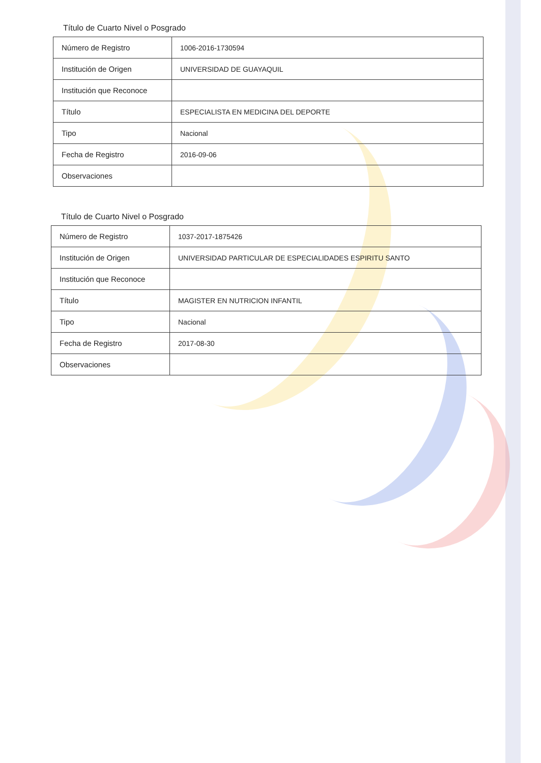Título de Cuarto Nivel o Posgrado
| Número de Registro | 1006-2016-1730594 |
| Institución de Origen | UNIVERSIDAD DE GUAYAQUIL |
| Institución que Reconoce | |
| Título | ESPECIALISTA EN MEDICINA DEL DEPORTE |
| Tipo | Nacional |
| Fecha de Registro | 2016-09-06 |
| Observaciones | |
Título de Cuarto Nivel o Posgrado
| Número de Registro | 1037-2017-1875426 |
| Institución de Origen | UNIVERSIDAD PARTICULAR DE ESPECIALIDADES ESPIRITU SANTO |
| Institución que Reconoce | |
| Título | MAGISTER EN NUTRICION INFANTIL |
| Tipo | Nacional |
| Fecha de Registro | 2017-08-30 |
| Observaciones | |